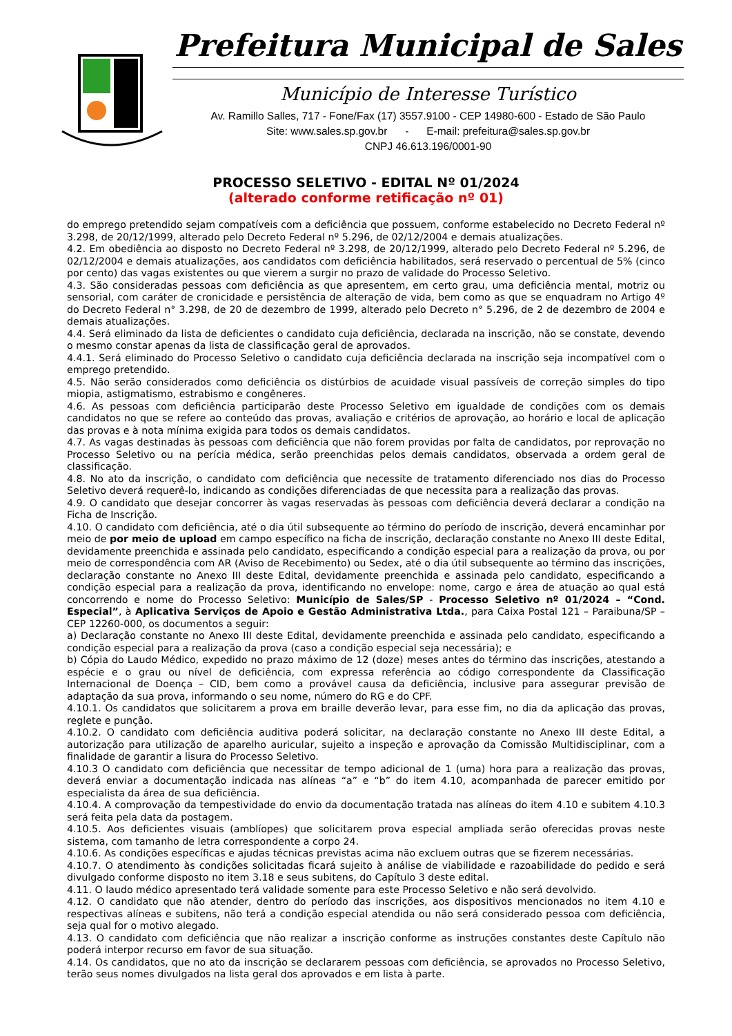Prefeitura Municipal de Sales
Município de Interesse Turístico
Av. Ramillo Salles, 717 - Fone/Fax (17) 3557.9100 - CEP 14980-600 - Estado de São Paulo
Site: www.sales.sp.gov.br - E-mail: prefeitura@sales.sp.gov.br
CNPJ 46.613.196/0001-90
PROCESSO SELETIVO - EDITAL Nº 01/2024
(alterado conforme retificação nº 01)
do emprego pretendido sejam compatíveis com a deficiência que possuem, conforme estabelecido no Decreto Federal nº 3.298, de 20/12/1999, alterado pelo Decreto Federal nº 5.296, de 02/12/2004 e demais atualizações.
4.2. Em obediência ao disposto no Decreto Federal nº 3.298, de 20/12/1999, alterado pelo Decreto Federal nº 5.296, de 02/12/2004 e demais atualizações, aos candidatos com deficiência habilitados, será reservado o percentual de 5% (cinco por cento) das vagas existentes ou que vierem a surgir no prazo de validade do Processo Seletivo.
4.3. São consideradas pessoas com deficiência as que apresentem, em certo grau, uma deficiência mental, motriz ou sensorial, com caráter de cronicidade e persistência de alteração de vida, bem como as que se enquadram no Artigo 4º do Decreto Federal n° 3.298, de 20 de dezembro de 1999, alterado pelo Decreto n° 5.296, de 2 de dezembro de 2004 e demais atualizações.
4.4. Será eliminado da lista de deficientes o candidato cuja deficiência, declarada na inscrição, não se constate, devendo o mesmo constar apenas da lista de classificação geral de aprovados.
4.4.1. Será eliminado do Processo Seletivo o candidato cuja deficiência declarada na inscrição seja incompatível com o emprego pretendido.
4.5. Não serão considerados como deficiência os distúrbios de acuidade visual passíveis de correção simples do tipo miopia, astigmatismo, estrabismo e congêneres.
4.6. As pessoas com deficiência participarão deste Processo Seletivo em igualdade de condições com os demais candidatos no que se refere ao conteúdo das provas, avaliação e critérios de aprovação, ao horário e local de aplicação das provas e à nota mínima exigida para todos os demais candidatos.
4.7. As vagas destinadas às pessoas com deficiência que não forem providas por falta de candidatos, por reprovação no Processo Seletivo ou na perícia médica, serão preenchidas pelos demais candidatos, observada a ordem geral de classificação.
4.8. No ato da inscrição, o candidato com deficiência que necessite de tratamento diferenciado nos dias do Processo Seletivo deverá requerê-lo, indicando as condições diferenciadas de que necessita para a realização das provas.
4.9. O candidato que desejar concorrer às vagas reservadas às pessoas com deficiência deverá declarar a condição na Ficha de Inscrição.
4.10. O candidato com deficiência, até o dia útil subsequente ao término do período de inscrição, deverá encaminhar por meio de por meio de upload em campo específico na ficha de inscrição, declaração constante no Anexo III deste Edital, devidamente preenchida e assinada pelo candidato, especificando a condição especial para a realização da prova, ou por meio de correspondência com AR (Aviso de Recebimento) ou Sedex, até o dia útil subsequente ao término das inscrições, declaração constante no Anexo III deste Edital, devidamente preenchida e assinada pelo candidato, especificando a condição especial para a realização da prova, identificando no envelope: nome, cargo e área de atuação ao qual está concorrendo e nome do Processo Seletivo: Município de Sales/SP - Processo Seletivo nº 01/2024 – “Cond. Especial”, à Aplicativa Serviços de Apoio e Gestão Administrativa Ltda., para Caixa Postal 121 – Paraibuna/SP – CEP 12260-000, os documentos a seguir:
a) Declaração constante no Anexo III deste Edital, devidamente preenchida e assinada pelo candidato, especificando a condição especial para a realização da prova (caso a condição especial seja necessária); e
b) Cópia do Laudo Médico, expedido no prazo máximo de 12 (doze) meses antes do término das inscrições, atestando a espécie e o grau ou nível de deficiência, com expressa referência ao código correspondente da Classificação Internacional de Doença – CID, bem como a provável causa da deficiência, inclusive para assegurar previsão de adaptação da sua prova, informando o seu nome, número do RG e do CPF.
4.10.1. Os candidatos que solicitarem a prova em braille deverão levar, para esse fim, no dia da aplicação das provas, reglete e punção.
4.10.2. O candidato com deficiência auditiva poderá solicitar, na declaração constante no Anexo III deste Edital, a autorização para utilização de aparelho auricular, sujeito a inspeção e aprovação da Comissão Multidisciplinar, com a finalidade de garantir a lisura do Processo Seletivo.
4.10.3 O candidato com deficiência que necessitar de tempo adicional de 1 (uma) hora para a realização das provas, deverá enviar a documentação indicada nas alíneas “a” e “b” do item 4.10, acompanhada de parecer emitido por especialista da área de sua deficiência.
4.10.4. A comprovação da tempestividade do envio da documentação tratada nas alíneas do item 4.10 e subitem 4.10.3 será feita pela data da postagem.
4.10.5. Aos deficientes visuais (amblíopes) que solicitarem prova especial ampliada serão oferecidas provas neste sistema, com tamanho de letra correspondente a corpo 24.
4.10.6. As condições específicas e ajudas técnicas previstas acima não excluem outras que se fizerem necessárias.
4.10.7. O atendimento às condições solicitadas ficará sujeito à análise de viabilidade e razoabilidade do pedido e será divulgado conforme disposto no item 3.18 e seus subitens, do Capítulo 3 deste edital.
4.11. O laudo médico apresentado terá validade somente para este Processo Seletivo e não será devolvido.
4.12. O candidato que não atender, dentro do período das inscrições, aos dispositivos mencionados no item 4.10 e respectivas alíneas e subitens, não terá a condição especial atendida ou não será considerado pessoa com deficiência, seja qual for o motivo alegado.
4.13. O candidato com deficiência que não realizar a inscrição conforme as instruções constantes deste Capítulo não poderá interpor recurso em favor de sua situação.
4.14. Os candidatos, que no ato da inscrição se declararem pessoas com deficiência, se aprovados no Processo Seletivo, terão seus nomes divulgados na lista geral dos aprovados e em lista à parte.